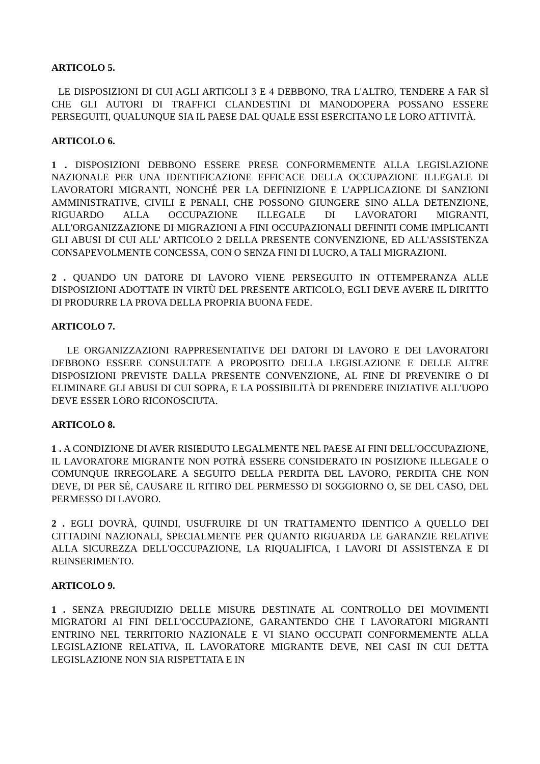ARTICOLO 5.
LE DISPOSIZIONI DI CUI AGLI ARTICOLI 3 E 4 DEBBONO, TRA L'ALTRO, TENDERE A FAR SÌ CHE GLI AUTORI DI TRAFFICI CLANDESTINI DI MANODOPERA POSSANO ESSERE PERSEGUITI, QUALUNQUE SIA IL PAESE DAL QUALE ESSI ESERCITANO LE LORO ATTIVITÀ.
ARTICOLO 6.
1 . DISPOSIZIONI DEBBONO ESSERE PRESE CONFORMEMENTE ALLA LEGISLAZIONE NAZIONALE PER UNA IDENTIFICAZIONE EFFICACE DELLA OCCUPAZIONE ILLEGALE DI LAVORATORI MIGRANTI, NONCHÉ PER LA DEFINIZIONE E L'APPLICAZIONE DI SANZIONI AMMINISTRATIVE, CIVILI E PENALI, CHE POSSONO GIUNGERE SINO ALLA DETENZIONE, RIGUARDO ALLA OCCUPAZIONE ILLEGALE DI LAVORATORI MIGRANTI, ALL'ORGANIZZAZIONE DI MIGRAZIONI A FINI OCCUPAZIONALI DEFINITI COME IMPLICANTI GLI ABUSI DI CUI ALL' ARTICOLO 2 DELLA PRESENTE CONVENZIONE, ED ALL'ASSISTENZA CONSAPEVOLMENTE CONCESSA, CON O SENZA FINI DI LUCRO, A TALI MIGRAZIONI.
2 . QUANDO UN DATORE DI LAVORO VIENE PERSEGUITO IN OTTEMPERANZA ALLE DISPOSIZIONI ADOTTATE IN VIRTÙ DEL PRESENTE ARTICOLO, EGLI DEVE AVERE IL DIRITTO DI PRODURRE LA PROVA DELLA PROPRIA BUONA FEDE.
ARTICOLO 7.
LE ORGANIZZAZIONI RAPPRESENTATIVE DEI DATORI DI LAVORO E DEI LAVORATORI DEBBONO ESSERE CONSULTATE A PROPOSITO DELLA LEGISLAZIONE E DELLE ALTRE DISPOSIZIONI PREVISTE DALLA PRESENTE CONVENZIONE, AL FINE DI PREVENIRE O DI ELIMINARE GLI ABUSI DI CUI SOPRA, E LA POSSIBILITÀ DI PRENDERE INIZIATIVE ALL'UOPO DEVE ESSER LORO RICONOSCIUTA.
ARTICOLO 8.
1 . A CONDIZIONE DI AVER RISIEDUTO LEGALMENTE NEL PAESE AI FINI DELL'OCCUPAZIONE, IL LAVORATORE MIGRANTE NON POTRÀ ESSERE CONSIDERATO IN POSIZIONE ILLEGALE O COMUNQUE IRREGOLARE A SEGUITO DELLA PERDITA DEL LAVORO, PERDITA CHE NON DEVE, DI PER SÈ, CAUSARE IL RITIRO DEL PERMESSO DI SOGGIORNO O, SE DEL CASO, DEL PERMESSO DI LAVORO.
2 . EGLI DOVRÀ, QUINDI, USUFRUIRE DI UN TRATTAMENTO IDENTICO A QUELLO DEI CITTADINI NAZIONALI, SPECIALMENTE PER QUANTO RIGUARDA LE GARANZIE RELATIVE ALLA SICUREZZA DELL'OCCUPAZIONE, LA RIQUALIFICA, I LAVORI DI ASSISTENZA E DI REINSERIMENTO.
ARTICOLO 9.
1 . SENZA PREGIUDIZIO DELLE MISURE DESTINATE AL CONTROLLO DEI MOVIMENTI MIGRATORI AI FINI DELL'OCCUPAZIONE, GARANTENDO CHE I LAVORATORI MIGRANTI ENTRINO NEL TERRITORIO NAZIONALE E VI SIANO OCCUPATI CONFORMEMENTE ALLA LEGISLAZIONE RELATIVA, IL LAVORATORE MIGRANTE DEVE, NEI CASI IN CUI DETTA LEGISLAZIONE NON SIA RISPETTATA E IN